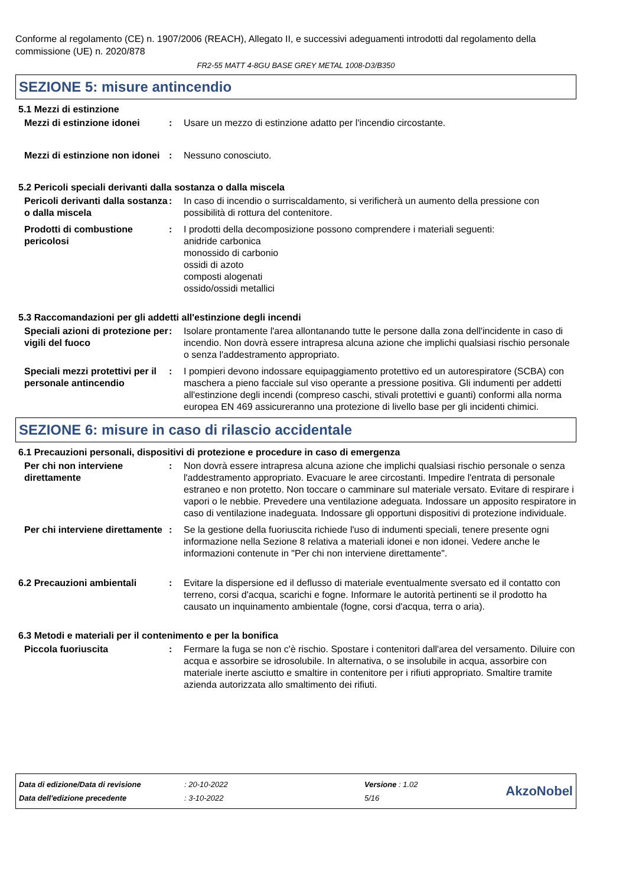Conforme al regolamento (CE) n. 1907/2006 (REACH), Allegato II, e successivi adeguamenti introdotti dal regolamento della commissione (UE) n. 2020/878
FR2-55 MATT 4-8GU BASE GREY METAL 1008-D3/B350
SEZIONE 5: misure antincendio
5.1 Mezzi di estinzione
Mezzi di estinzione idonei
: Usare un mezzo di estinzione adatto per l'incendio circostante.
Mezzi di estinzione non idonei
: Nessuno conosciuto.
5.2 Pericoli speciali derivanti dalla sostanza o dalla miscela
Pericoli derivanti dalla sostanza o dalla miscela
: In caso di incendio o surriscaldamento, si verificherà un aumento della pressione con possibilità di rottura del contenitore.
Prodotti di combustione pericolosi
: I prodotti della decomposizione possono comprendere i materiali seguenti:
anidride carbonica
monossido di carbonio
ossidi di azoto
composti alogenati
ossido/ossidi metallici
5.3 Raccomandazioni per gli addetti all'estinzione degli incendi
Speciali azioni di protezione per vigili del fuoco
: Isolare prontamente l'area allontanando tutte le persone dalla zona dell'incidente in caso di incendio. Non dovrà essere intrapresa alcuna azione che implichi qualsiasi rischio personale o senza l'addestramento appropriato.
Speciali mezzi protettivi per il personale antincendio
: I pompieri devono indossare equipaggiamento protettivo ed un autorespiratore (SCBA) con maschera a pieno facciale sul viso operante a pressione positiva. Gli indumenti per addetti all'estinzione degli incendi (compreso caschi, stivali protettivi e guanti) conformi alla norma europea EN 469 assicureranno una protezione di livello base per gli incidenti chimici.
SEZIONE 6: misure in caso di rilascio accidentale
6.1 Precauzioni personali, dispositivi di protezione e procedure in caso di emergenza
Per chi non interviene direttamente
: Non dovrà essere intrapresa alcuna azione che implichi qualsiasi rischio personale o senza l'addestramento appropriato. Evacuare le aree circostanti. Impedire l'entrata di personale estraneo e non protetto. Non toccare o camminare sul materiale versato. Evitare di respirare i vapori o le nebbie. Prevedere una ventilazione adeguata. Indossare un apposito respiratore in caso di ventilazione inadeguata. Indossare gli opportuni dispositivi di protezione individuale.
Per chi interviene direttamente
: Se la gestione della fuoriuscita richiede l'uso di indumenti speciali, tenere presente ogni informazione nella Sezione 8 relativa a materiali idonei e non idonei. Vedere anche le informazioni contenute in "Per chi non interviene direttamente".
6.2 Precauzioni ambientali : Evitare la dispersione ed il deflusso di materiale eventualmente sversato ed il contatto con terreno, corsi d'acqua, scarichi e fogne. Informare le autorità pertinenti se il prodotto ha causato un inquinamento ambientale (fogne, corsi d'acqua, terra o aria).
6.3 Metodi e materiali per il contenimento e per la bonifica
Piccola fuoriuscita : Fermare la fuga se non c'è rischio. Spostare i contenitori dall'area del versamento. Diluire con acqua e assorbire se idrosolubile. In alternativa, o se insolubile in acqua, assorbire con materiale inerte asciutto e smaltire in contenitore per i rifiuti appropriato. Smaltire tramite azienda autorizzata allo smaltimento dei rifiuti.
| Data di edizione/Data di revisione | : 20-10-2022 | Versione : 1.02 |
| Data dell'edizione precedente | : 3-10-2022 | 5/16 |
AkzoNobel